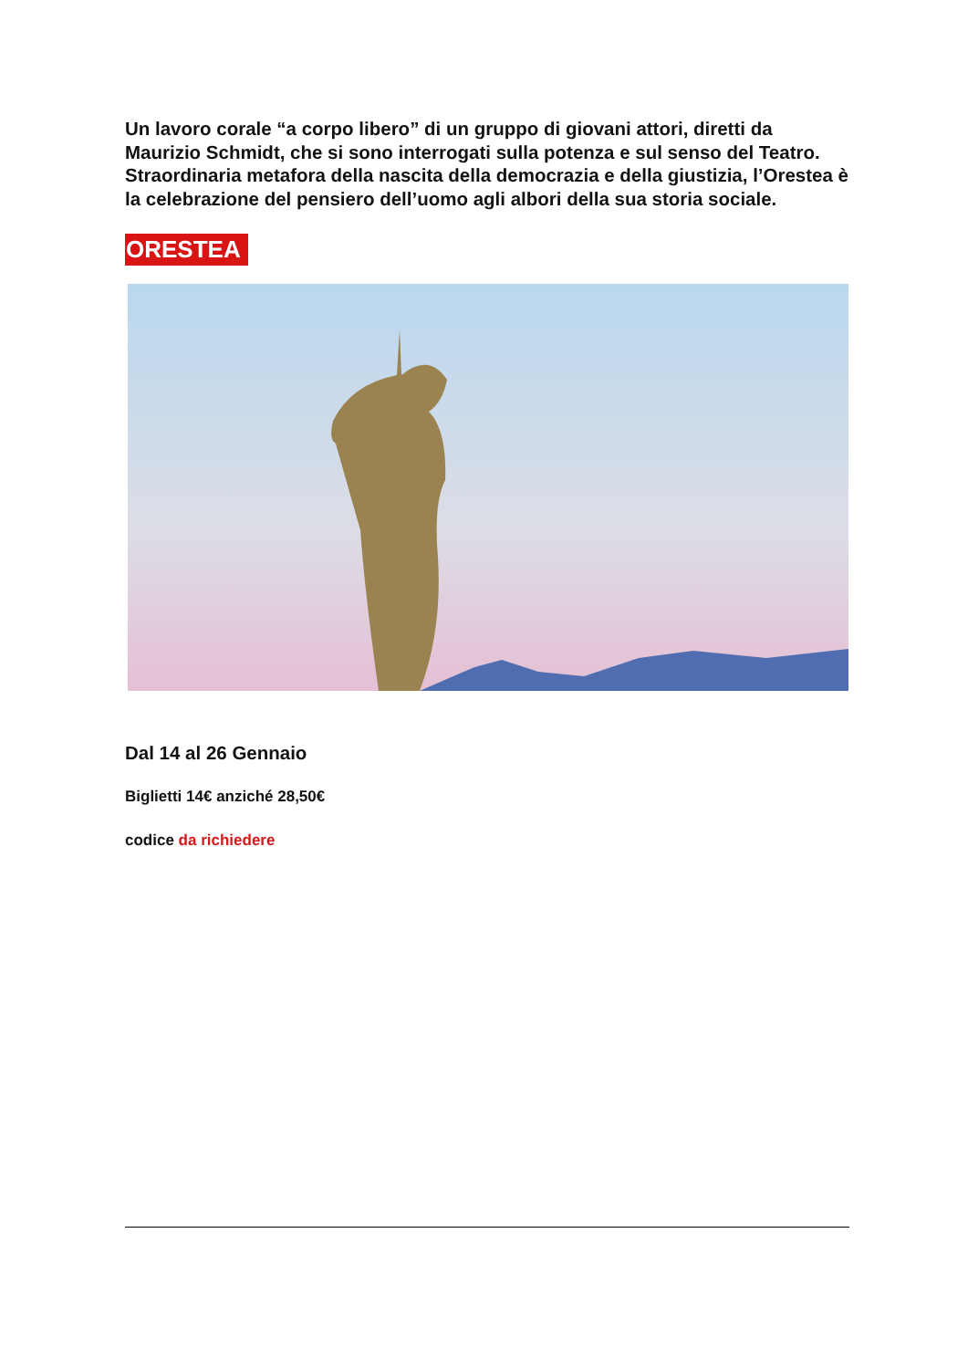Un lavoro corale “a corpo libero” di un gruppo di giovani attori, diretti da Maurizio Schmidt, che si sono interrogati sulla potenza e sul senso del Teatro. Straordinaria metafora della nascita della democrazia e della giustizia, l’Orestea è la celebrazione del pensiero dell’uomo agli albori della sua storia sociale.
ORESTEA
Dal 14 al 26 Gennaio
Biglietti 14€ anziché 28,50€
codice da richiedere